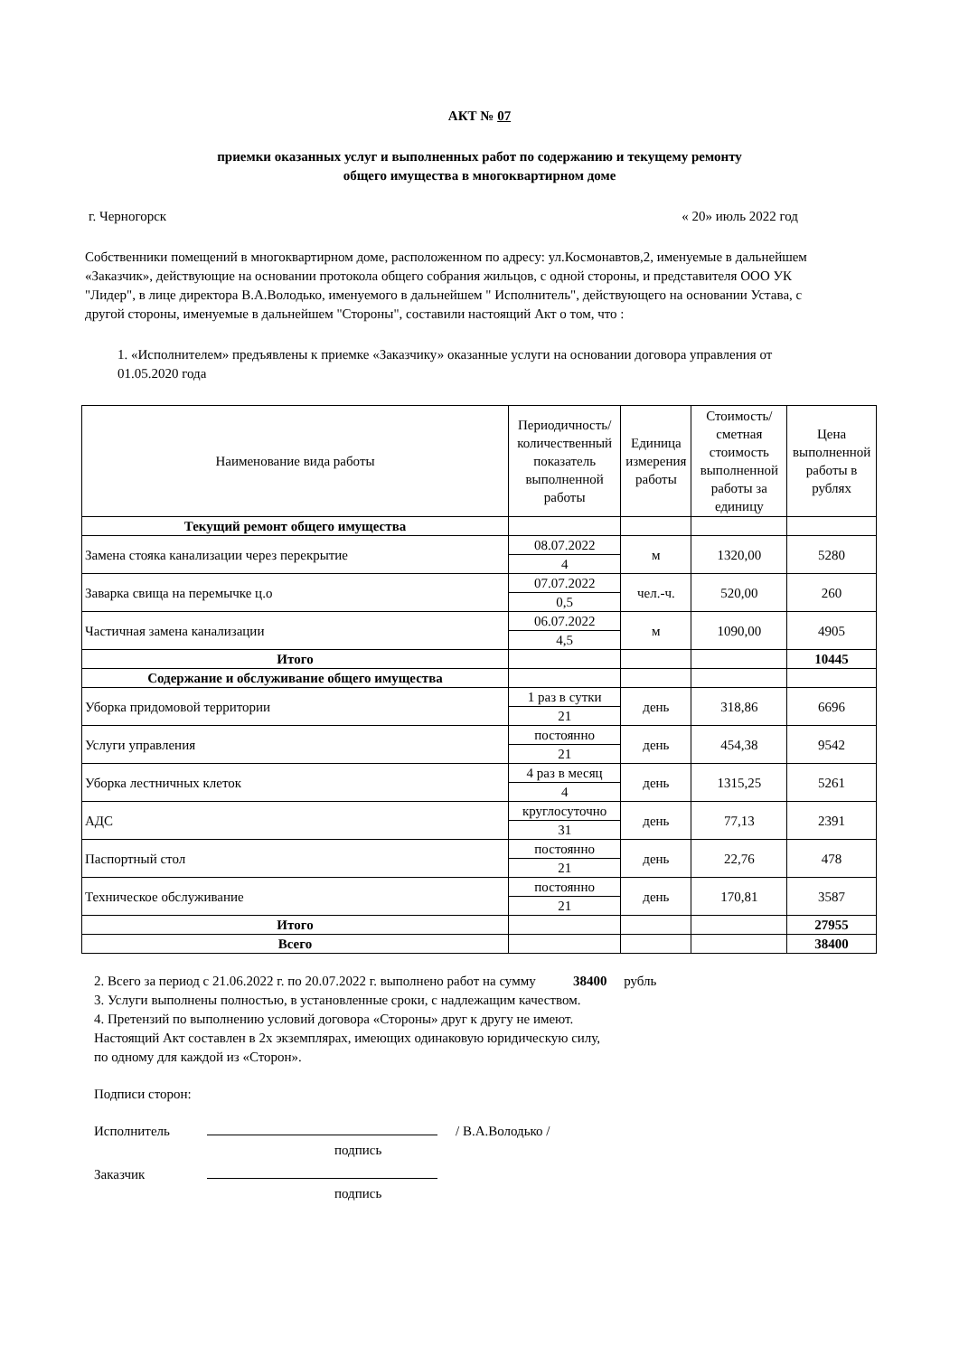АКТ № 07
приемки оказанных услуг и выполненных работ по содержанию и текущему ремонту
общего имущества в многоквартирном доме
г. Черногорск « 20» июль 2022 год
Собственники помещений в многоквартирном доме, расположенном по адресу: ул.Космонавтов,2, именуемые в дальнейшем «Заказчик», действующие на основании протокола общего собрания жильцов, с одной стороны, и представителя ООО УК "Лидер", в лице директора В.А.Володько, именуемого в дальнейшем " Исполнитель", действующего на основании Устава, с другой стороны, именуемые в дальнейшем "Стороны", составили настоящий Акт о том, что :
1. «Исполнителем» предъявлены к приемке «Заказчику» оказанные услуги на основании договора управления от 01.05.2020 года
| Наименование вида работы | Периодичность/ количественный показатель выполненной работы | Единица измерения работы | Стоимость/ сметная стоимость выполненной работы за единицу | Цена выполненной работы в рублях |
| --- | --- | --- | --- | --- |
| Текущий ремонт общего имущества | | | | |
| Замена стояка канализации через перекрытие | 08.07.2022 | м | 1320,00 | 5280 |
| | 4 | | | |
| Заварка свища на перемычке ц.о | 07.07.2022 | чел.-ч. | 520,00 | 260 |
| | 0,5 | | | |
| Частичная замена канализации | 06.07.2022 | м | 1090,00 | 4905 |
| | 4,5 | | | |
| Итого | | | | 10445 |
| Содержание и обслуживание общего имущества | | | | |
| Уборка придомовой территории | 1 раз в сутки | день | 318,86 | 6696 |
| | 21 | | | |
| Услуги управления | постоянно | день | 454,38 | 9542 |
| | 21 | | | |
| Уборка лестничных клеток | 4 раз в месяц | день | 1315,25 | 5261 |
| | 4 | | | |
| АДС | круглосуточно | день | 77,13 | 2391 |
| | 31 | | | |
| Паспортный стол | постоянно | день | 22,76 | 478 |
| | 21 | | | |
| Техническое обслуживание | постоянно | день | 170,81 | 3587 |
| | 21 | | | |
| Итого | | | | 27955 |
| Всего | | | | 38400 |
2. Всего за период с 21.06.2022 г. по 20.07.2022 г. выполнено работ на сумму 38400 рубль
3. Услуги выполнены полностью, в установленные сроки, с надлежащим качеством.
4. Претензий по выполнению условий договора «Стороны» друг к другу не имеют.
Настоящий Акт составлен в 2х экземплярах, имеющих одинаковую юридическую силу,
по одному для каждой из «Сторон».
Подписи сторон:
Исполнитель / В.А.Володько /
подпись
Заказчик
подпись